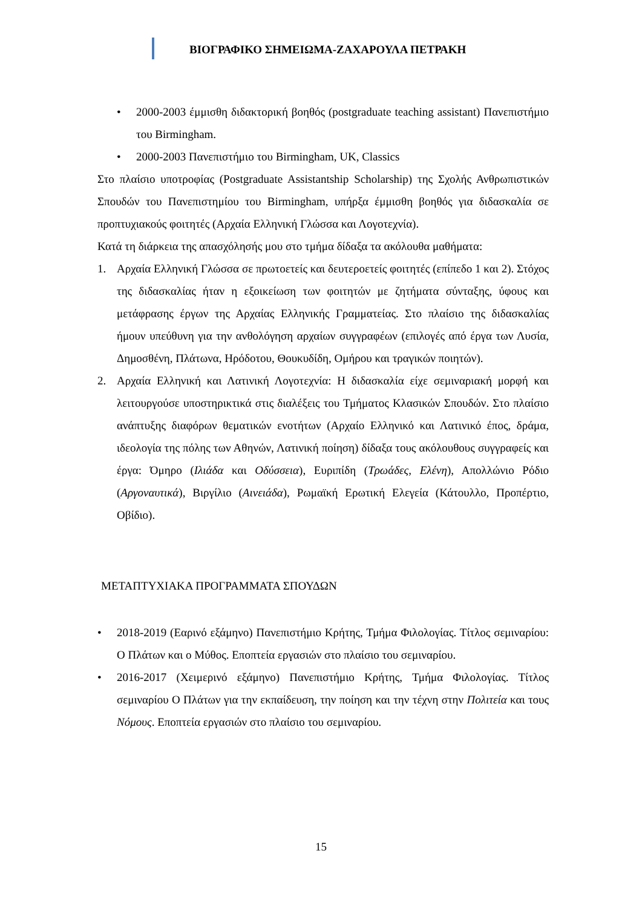ΒΙΟΓΡΑΦΙΚΟ ΣΗΜΕΙΩΜΑ-ΖΑΧΑΡΟΥΛΑ ΠΕΤΡΑΚΗ
• 2000-2003 έμμισθη διδακτορική βοηθός (postgraduate teaching assistant) Πανεπιστήμιο του Birmingham.
• 2000-2003 Πανεπιστήμιο του Birmingham, UK, Classics
Στο πλαίσιο υποτροφίας (Postgraduate Assistantship Scholarship) της Σχολής Ανθρωπιστικών Σπουδών του Πανεπιστημίου του Birmingham, υπήρξα έμμισθη βοηθός για διδασκαλία σε προπτυχιακούς φοιτητές (Αρχαία Ελληνική Γλώσσα και Λογοτεχνία).
Κατά τη διάρκεια της απασχόλησής μου στο τμήμα δίδαξα τα ακόλουθα μαθήματα:
1. Αρχαία Ελληνική Γλώσσα σε πρωτοετείς και δευτεροετείς φοιτητές (επίπεδο 1 και 2). Στόχος της διδασκαλίας ήταν η εξοικείωση των φοιτητών με ζητήματα σύνταξης, ύφους και μετάφρασης έργων της Αρχαίας Ελληνικής Γραμματείας. Στο πλαίσιο της διδασκαλίας ήμουν υπεύθυνη για την ανθολόγηση αρχαίων συγγραφέων (επιλογές από έργα των Λυσία, Δημοσθένη, Πλάτωνα, Ηρόδοτου, Θουκυδίδη, Ομήρου και τραγικών ποιητών).
2. Αρχαία Ελληνική και Λατινική Λογοτεχνία: Η διδασκαλία είχε σεμιναριακή μορφή και λειτουργούσε υποστηρικτικά στις διαλέξεις του Τμήματος Κλασικών Σπουδών. Στο πλαίσιο ανάπτυξης διαφόρων θεματικών ενοτήτων (Αρχαίο Ελληνικό και Λατινικό έπος, δράμα, ιδεολογία της πόλης των Αθηνών, Λατινική ποίηση) δίδαξα τους ακόλουθους συγγραφείς και έργα: Όμηρο (Ιλιάδα και Οδύσσεια), Ευριπίδη (Τρωάδες, Ελένη), Απολλώνιο Ρόδιο (Αργοναυτικά), Βιργίλιο (Αινειάδα), Ρωμαϊκή Ερωτική Ελεγεία (Κάτουλλο, Προπέρτιο, Οβίδιο).
ΜΕΤΑΠΤΥΧΙΑΚΑ ΠΡΟΓΡΑΜΜΑΤΑ ΣΠΟΥΔΩΝ
• 2018-2019 (Εαρινό εξάμηνο) Πανεπιστήμιο Κρήτης, Τμήμα Φιλολογίας. Τίτλος σεμιναρίου: Ο Πλάτων και ο Μύθος. Εποπτεία εργασιών στο πλαίσιο του σεμιναρίου.
• 2016-2017 (Χειμερινό εξάμηνο) Πανεπιστήμιο Κρήτης, Τμήμα Φιλολογίας. Τίτλος σεμιναρίου Ο Πλάτων για την εκπαίδευση, την ποίηση και την τέχνη στην Πολιτεία και τους Νόμους. Εποπτεία εργασιών στο πλαίσιο του σεμιναρίου.
15